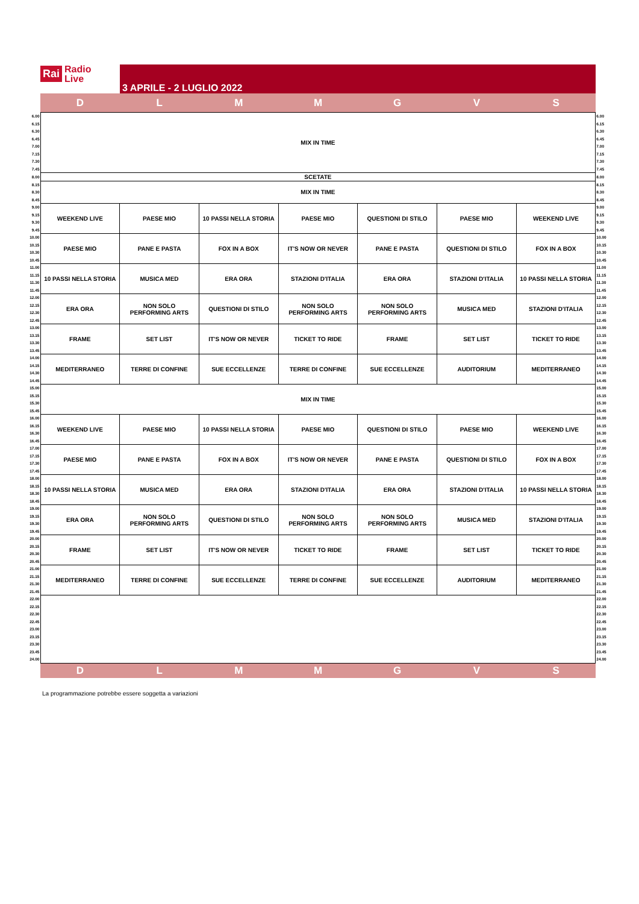Rai Radio
Live
3 APRILE - 2 LUGLIO 2022
D L M M G V S
| 6.00 | MIX IN TIME | | | | | | | 6.00 |
| 6.15 | | | | | | | | 6.15 |
| 6.30 | | | | | | | | 6.30 |
| 6.45 | | | | | | | | 6.45 |
| 7.00 | | | | | | | | 7.00 |
| 7.15 | | | | | | | | 7.15 |
| 7.30 | | | | | | | | 7.30 |
| 7.45 | | | | | | | | 7.45 |
| 8.00 | SCETATE | | | | | | | 8.00 |
| 8.15 | MIX IN TIME | | | | | | | 8.15 |
| 8.30 | | | | | | | | 8.30 |
| 8.45 | | | | | | | | 8.45 |
| 9.00 | WEEKEND LIVE | PAESE MIO | 10 PASSI NELLA STORIA | PAESE MIO | QUESTIONI DI STILO | PAESE MIO | WEEKEND LIVE | 9.00 |
| 9.15 | | | | | | | | 9.15 |
| 9.30 | | | | | | | | 9.30 |
| 9.45 | | | | | | | | 9.45 |
| 10.00 | PAESE MIO | PANE E PASTA | FOX IN A BOX | IT'S NOW OR NEVER | PANE E PASTA | QUESTIONI DI STILO | FOX IN A BOX | 10.00 |
| 10.15 | | | | | | | | 10.15 |
| 10.30 | | | | | | | | 10.30 |
| 10.45 | | | | | | | | 10.45 |
| 11.00 | 10 PASSI NELLA STORIA | MUSICA MED | ERA ORA | STAZIONI D'ITALIA | ERA ORA | STAZIONI D'ITALIA | 10 PASSI NELLA STORIA | 11.00 |
| 11.15 | | | | | | | | 11.15 |
| 11.30 | | | | | | | | 11.30 |
| 11.45 | | | | | | | | 11.45 |
| 12.00 | ERA ORA | NON SOLO PERFORMING ARTS | QUESTIONI DI STILO | NON SOLO PERFORMING ARTS | NON SOLO PERFORMING ARTS | MUSICA MED | STAZIONI D'ITALIA | 12.00 |
| 12.15 | | | | | | | | 12.15 |
| 12.30 | | | | | | | | 12.30 |
| 12.45 | | | | | | | | 12.45 |
| 13.00 | FRAME | SET LIST | IT'S NOW OR NEVER | TICKET TO RIDE | FRAME | SET LIST | TICKET TO RIDE | 13.00 |
| 13.15 | | | | | | | | 13.15 |
| 13.30 | | | | | | | | 13.30 |
| 13.45 | | | | | | | | 13.45 |
| 14.00 | MEDITERRANEO | TERRE DI CONFINE | SUE ECCELLENZE | TERRE DI CONFINE | SUE ECCELLENZE | AUDITORIUM | MEDITERRANEO | 14.00 |
| 14.15 | | | | | | | | 14.15 |
| 14.30 | | | | | | | | 14.30 |
| 14.45 | | | | | | | | 14.45 |
| 15.00 | MIX IN TIME | | | | | | | 15.00 |
| 15.15 | | | | | | | | 15.15 |
| 15.30 | | | | | | | | 15.30 |
| 15.45 | | | | | | | | 15.45 |
| 16.00 | WEEKEND LIVE | PAESE MIO | 10 PASSI NELLA STORIA | PAESE MIO | QUESTIONI DI STILO | PAESE MIO | WEEKEND LIVE | 16.00 |
| 16.15 | | | | | | | | 16.15 |
| 16.30 | | | | | | | | 16.30 |
| 16.45 | | | | | | | | 16.45 |
| 17.00 | PAESE MIO | PANE E PASTA | FOX IN A BOX | IT'S NOW OR NEVER | PANE E PASTA | QUESTIONI DI STILO | FOX IN A BOX | 17.00 |
| 17.15 | | | | | | | | 17.15 |
| 17.30 | | | | | | | | 17.30 |
| 17.45 | | | | | | | | 17.45 |
| 18.00 | 10 PASSI NELLA STORIA | MUSICA MED | ERA ORA | STAZIONI D'ITALIA | ERA ORA | STAZIONI D'ITALIA | 10 PASSI NELLA STORIA | 18.00 |
| 18.15 | | | | | | | | 18.15 |
| 18.30 | | | | | | | | 18.30 |
| 18.45 | | | | | | | | 18.45 |
| 19.00 | ERA ORA | NON SOLO PERFORMING ARTS | QUESTIONI DI STILO | NON SOLO PERFORMING ARTS | NON SOLO PERFORMING ARTS | MUSICA MED | STAZIONI D'ITALIA | 19.00 |
| 19.15 | | | | | | | | 19.15 |
| 19.30 | | | | | | | | 19.30 |
| 19.45 | | | | | | | | 19.45 |
| 20.00 | FRAME | SET LIST | IT'S NOW OR NEVER | TICKET TO RIDE | FRAME | SET LIST | TICKET TO RIDE | 20.00 |
| 20.15 | | | | | | | | 20.15 |
| 20.30 | | | | | | | | 20.30 |
| 20.45 | | | | | | | | 20.45 |
| 21.00 | MEDITERRANEO | TERRE DI CONFINE | SUE ECCELLENZE | TERRE DI CONFINE | SUE ECCELLENZE | AUDITORIUM | MEDITERRANEO | 21.00 |
| 21.15 | | | | | | | | 21.15 |
| 21.30 | | | | | | | | 21.30 |
| 21.45 | | | | | | | | 21.45 |
| 22.00 | | | | | | | | 22.00 |
| 22.15 | | | | | | | | 22.15 |
| 22.30 | | | | | | | | 22.30 |
| 22.45 | | | | | | | | 22.45 |
| 23.00 | | | | | | | | 23.00 |
| 23.15 | | | | | | | | 23.15 |
| 23.30 | | | | | | | | 23.30 |
| 23.45 | | | | | | | | 23.45 |
| 24.00 | | | | | | | | 24.00 |
D L M M G V S
La programmazione potrebbe essere soggetta a variazioni